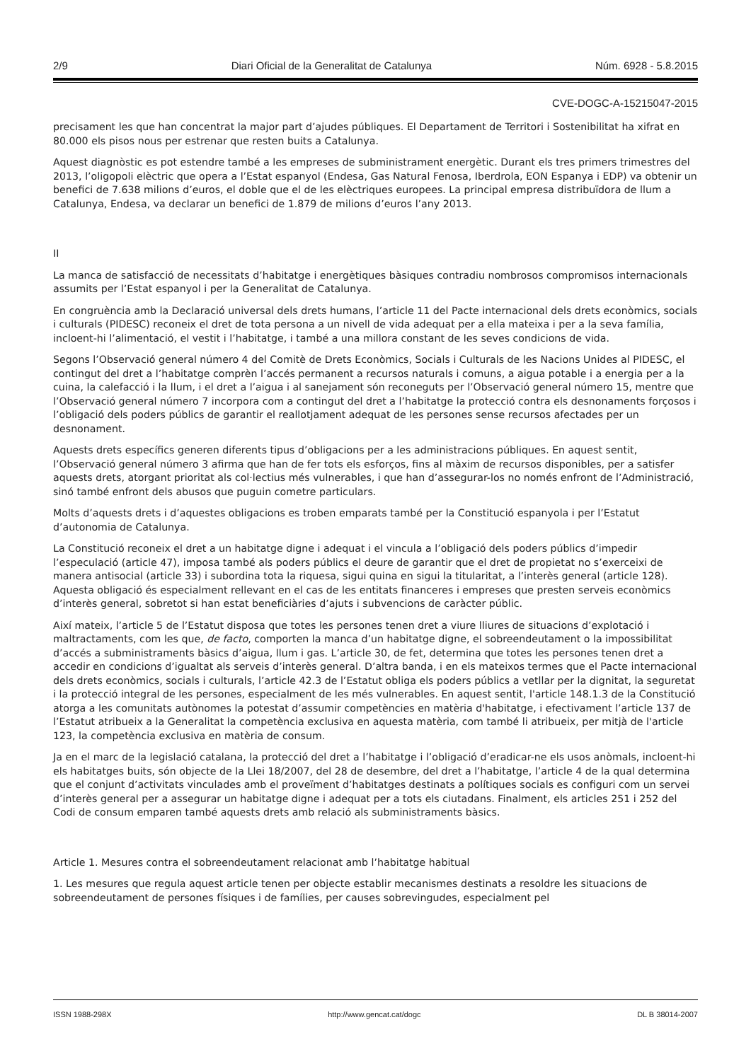2/9 Diari Oficial de la Generalitat de Catalunya Núm. 6928 - 5.8.2015
CVE-DOGC-A-15215047-2015
precisament les que han concentrat la major part d’ajudes públiques. El Departament de Territori i Sostenibilitat ha xifrat en 80.000 els pisos nous per estrenar que resten buits a Catalunya.
Aquest diagnòstic es pot estendre també a les empreses de subministrament energètic. Durant els tres primers trimestres del 2013, l’oligopoli elèctric que opera a l’Estat espanyol (Endesa, Gas Natural Fenosa, Iberdrola, EON Espanya i EDP) va obtenir un benefici de 7.638 milions d’euros, el doble que el de les elèctriques europees. La principal empresa distribuïdora de llum a Catalunya, Endesa, va declarar un benefici de 1.879 de milions d’euros l’any 2013.
II
La manca de satisfacció de necessitats d’habitatge i energètiques bàsiques contradiu nombrosos compromisos internacionals assumits per l’Estat espanyol i per la Generalitat de Catalunya.
En congruència amb la Declaració universal dels drets humans, l’article 11 del Pacte internacional dels drets econòmics, socials i culturals (PIDESC) reconeix el dret de tota persona a un nivell de vida adequat per a ella mateixa i per a la seva família, incloent-hi l’alimentació, el vestit i l’habitatge, i també a una millora constant de les seves condicions de vida.
Segons l’Observació general número 4 del Comitè de Drets Econòmics, Socials i Culturals de les Nacions Unides al PIDESC, el contingut del dret a l’habitatge comprèn l’accés permanent a recursos naturals i comuns, a aigua potable i a energia per a la cuina, la calefacció i la llum, i el dret a l’aigua i al sanejament són reconeguts per l’Observació general número 15, mentre que l’Observació general número 7 incorpora com a contingut del dret a l’habitatge la protecció contra els desnonaments forçosos i l’obligació dels poders públics de garantir el reallotjament adequat de les persones sense recursos afectades per un desnonament.
Aquests drets específics generen diferents tipus d’obligacions per a les administracions públiques. En aquest sentit, l’Observació general número 3 afirma que han de fer tots els esforços, fins al màxim de recursos disponibles, per a satisfer aquests drets, atorgant prioritat als col·lectius més vulnerables, i que han d’assegurar-los no només enfront de l’Administració, sinó també enfront dels abusos que puguin cometre particulars.
Molts d’aquests drets i d’aquestes obligacions es troben emparats també per la Constitució espanyola i per l’Estatut d’autonomia de Catalunya.
La Constitució reconeix el dret a un habitatge digne i adequat i el vincula a l’obligació dels poders públics d’impedir l’especulació (article 47), imposa també als poders públics el deure de garantir que el dret de propietat no s’exerceixi de manera antisocial (article 33) i subordina tota la riquesa, sigui quina en sigui la titularitat, a l’interès general (article 128). Aquesta obligació és especialment rellevant en el cas de les entitats financeres i empreses que presten serveis econòmics d’interès general, sobretot si han estat beneficiàries d’ajuts i subvencions de caràcter públic.
Així mateix, l’article 5 de l’Estatut disposa que totes les persones tenen dret a viure lliures de situacions d’explotació i maltractaments, com les que, de facto, comporten la manca d’un habitatge digne, el sobreendeutament o la impossibilitat d’accés a subministraments bàsics d’aigua, llum i gas. L’article 30, de fet, determina que totes les persones tenen dret a accedir en condicions d’igualtat als serveis d’interès general. D’altra banda, i en els mateixos termes que el Pacte internacional dels drets econòmics, socials i culturals, l’article 42.3 de l’Estatut obliga els poders públics a vetllar per la dignitat, la seguretat i la protecció integral de les persones, especialment de les més vulnerables. En aquest sentit, l'article 148.1.3 de la Constitució atorga a les comunitats autònomes la potestat d’assumir competències en matèria d'habitatge, i efectivament l’article 137 de l’Estatut atribueix a la Generalitat la competència exclusiva en aquesta matèria, com també li atribueix, per mitjà de l'article 123, la competència exclusiva en matèria de consum.
Ja en el marc de la legislació catalana, la protecció del dret a l’habitatge i l’obligació d’eradicar-ne els usos anòmals, incloent-hi els habitatges buits, són objecte de la Llei 18/2007, del 28 de desembre, del dret a l’habitatge, l’article 4 de la qual determina que el conjunt d’activitats vinculades amb el proveïment d’habitatges destinats a polítiques socials es configuri com un servei d’interès general per a assegurar un habitatge digne i adequat per a tots els ciutadans. Finalment, els articles 251 i 252 del Codi de consum emparen també aquests drets amb relació als subministraments bàsics.
Article 1. Mesures contra el sobreendeutament relacionat amb l’habitatge habitual
1. Les mesures que regula aquest article tenen per objecte establir mecanismes destinats a resoldre les situacions de sobreendeutament de persones físiques i de famílies, per causes sobrevingudes, especialment pel
ISSN 1988-298X http://www.gencat.cat/dogc DL B 38014-2007